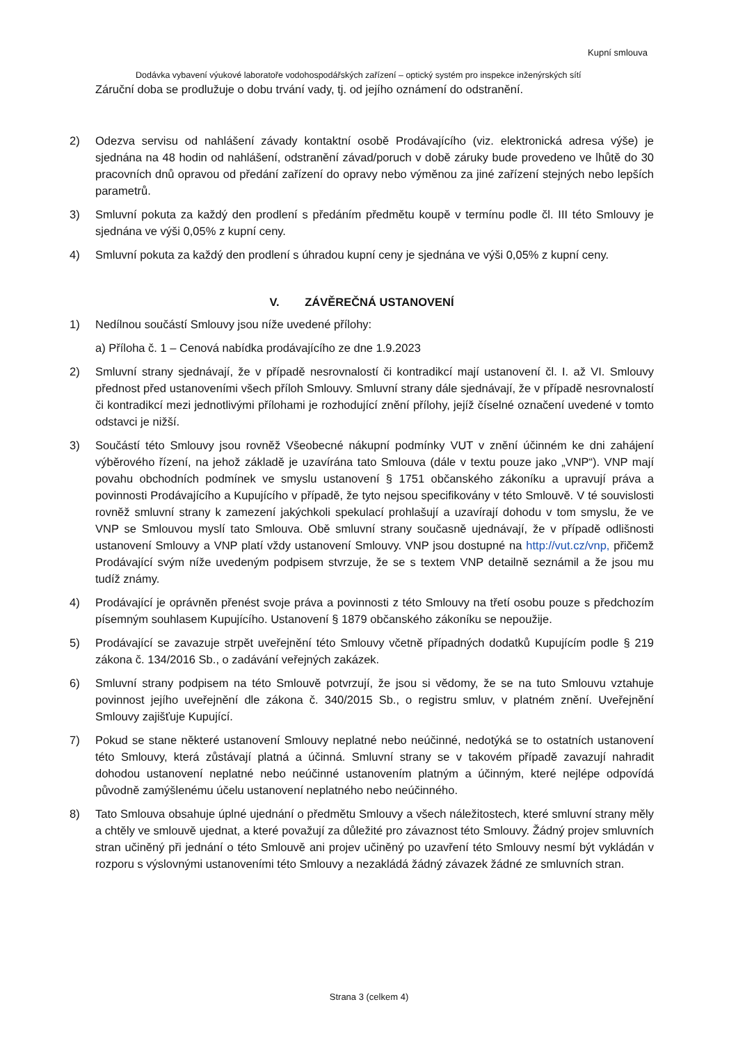Kupní smlouva
Dodávka vybavení výukové laboratoře vodohospodářských zařízení – optický systém pro inspekce inženýrských sítí
Záruční doba se prodlužuje o dobu trvání vady, tj. od jejího oznámení do odstranění.
2) Odezva servisu od nahlášení závady kontaktní osobě Prodávajícího (viz. elektronická adresa výše) je sjednána na 48 hodin od nahlášení, odstranění závad/poruch v době záruky bude provedeno ve lhůtě do 30 pracovních dnů opravou od předání zařízení do opravy nebo výměnou za jiné zařízení stejných nebo lepších parametrů.
3) Smluvní pokuta za každý den prodlení s předáním předmětu koupě v termínu podle čl. III této Smlouvy je sjednána ve výši 0,05% z kupní ceny.
4) Smluvní pokuta za každý den prodlení s úhradou kupní ceny je sjednána ve výši 0,05% z kupní ceny.
V. ZÁVĚREČNÁ USTANOVENÍ
1) Nedílnou součástí Smlouvy jsou níže uvedené přílohy:
a) Příloha č. 1 – Cenová nabídka prodávajícího ze dne 1.9.2023
2) Smluvní strany sjednávají, že v případě nesrovnalostí či kontradikcí mají ustanovení čl. I. až VI. Smlouvy přednost před ustanoveními všech příloh Smlouvy. Smluvní strany dále sjednávají, že v případě nesrovnalostí či kontradikcí mezi jednotlivými přílohami je rozhodující znění přílohy, jejíž číselné označení uvedené v tomto odstavci je nižší.
3) Součástí této Smlouvy jsou rovněž Všeobecné nákupní podmínky VUT v znění účinném ke dni zahájení výběrového řízení, na jehož základě je uzavírána tato Smlouva (dále v textu pouze jako „VNP“). VNP mají povahu obchodních podmínek ve smyslu ustanovení § 1751 občanského zákoníku a upravují práva a povinnosti Prodávajícího a Kupujícího v případě, že tyto nejsou specifikovány v této Smlouvě. V té souvislosti rovněž smluvní strany k zamezení jakýchkoli spekulací prohlašují a uzavírají dohodu v tom smyslu, že ve VNP se Smlouvou myslí tato Smlouva. Obě smluvní strany současně ujednávají, že v případě odlišnosti ustanovení Smlouvy a VNP platí vždy ustanovení Smlouvy. VNP jsou dostupné na http://vut.cz/vnp, přičemž Prodávající svým níže uvedeným podpisem stvrzuje, že se s textem VNP detailně seznámil a že jsou mu tudíž známy.
4) Prodávající je oprávněn přenést svoje práva a povinnosti z této Smlouvy na třetí osobu pouze s předchozím písemným souhlasem Kupujícího. Ustanovení § 1879 občanského zákoníku se nepoužije.
5) Prodávající se zavazuje strpět uveřejnění této Smlouvy včetně případných dodatků Kupujícím podle § 219 zákona č. 134/2016 Sb., o zadávání veřejných zakázek.
6) Smluvní strany podpisem na této Smlouvě potvrzují, že jsou si vědomy, že se na tuto Smlouvu vztahuje povinnost jejího uveřejnění dle zákona č. 340/2015 Sb., o registru smluv, v platném znění. Uveřejnění Smlouvy zajišťuje Kupující.
7) Pokud se stane některé ustanovení Smlouvy neplatné nebo neúčinné, nedotýká se to ostatních ustanovení této Smlouvy, která zůstávají platná a účinná. Smluvní strany se v takovém případě zavazují nahradit dohodou ustanovení neplatné nebo neúčinné ustanovením platným a účinným, které nejlépe odpovídá původně zamýšlenému účelu ustanovení neplatného nebo neúčinného.
8) Tato Smlouva obsahuje úplné ujednání o předmětu Smlouvy a všech náležitostech, které smluvní strany měly a chtěly ve smlouvě ujednat, a které považují za důležité pro závaznost této Smlouvy. Žádný projev smluvních stran učiněný při jednání o této Smlouvě ani projev učiněný po uzavření této Smlouvy nesmí být vykládán v rozporu s výslovnými ustanoveními této Smlouvy a nezakládá žádný závazek žádné ze smluvních stran.
Strana 3 (celkem 4)